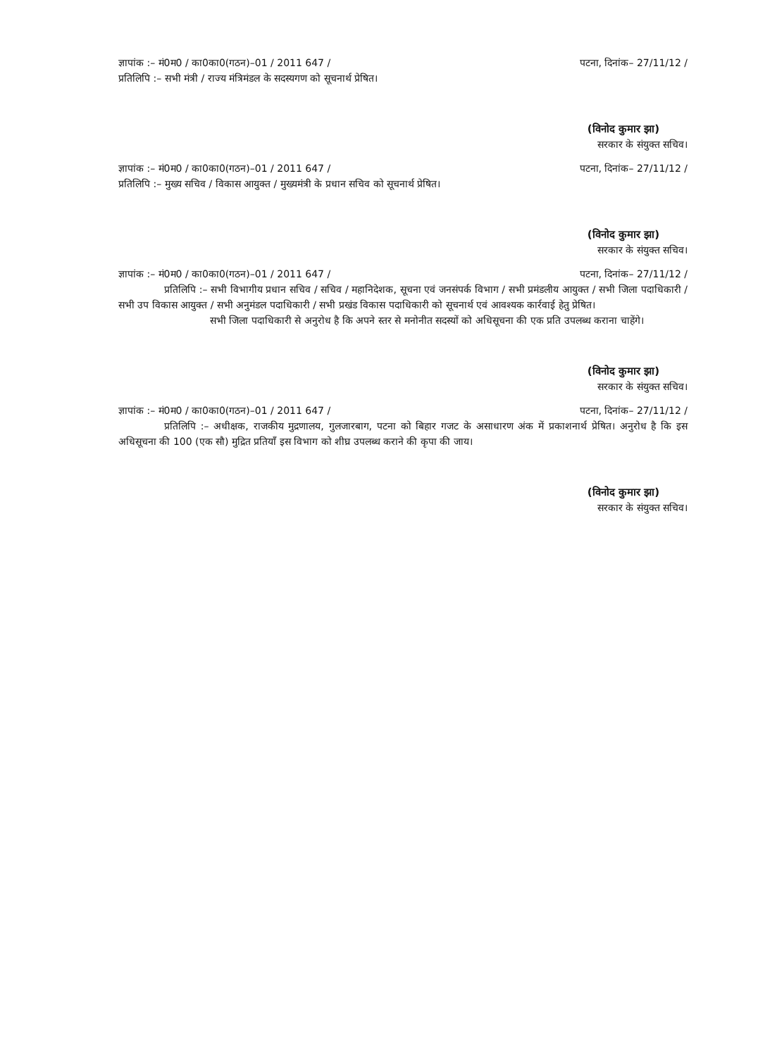ज्ञापांक :– मं0म0 / का0का0(गठन)–01 / 2011 647 / पटना, दिनांक– 27/11/12 /
प्रतिलिपि :– सभी मंत्री / राज्य मंत्रिमंडल के सदस्यगण को सूचनार्थ प्रेषित।
(विनोद कुमार झा)
सरकार के संयुक्त सचिव।
ज्ञापांक :– मं0म0 / का0का0(गठन)–01 / 2011 647 / पटना, दिनांक– 27/11/12 /
प्रतिलिपि :– मुख्य सचिव / विकास आयुक्त / मुख्यमंत्री के प्रधान सचिव को सूचनार्थ प्रेषित।
(विनोद कुमार झा)
सरकार के संयुक्त सचिव।
ज्ञापांक :– मं0म0 / का0का0(गठन)–01 / 2011 647 / पटना, दिनांक– 27/11/12 /
प्रतिलिपि :– सभी विभागीय प्रधान सचिव / सचिव / महानिदेशक, सूचना एवं जनसंपर्क विभाग / सभी प्रमंडलीय आयुक्त / सभी जिला पदाधिकारी / सभी उप विकास आयुक्त / सभी अनुमंडल पदाधिकारी / सभी प्रखंड विकास पदाधिकारी को सूचनार्थ एवं आवश्यक कार्रवाई हेतु प्रेषित।
सभी जिला पदाधिकारी से अनुरोध है कि अपने स्तर से मनोनीत सदस्यों को अधिसूचना की एक प्रति उपलब्ध कराना चाहेंगे।
(विनोद कुमार झा)
सरकार के संयुक्त सचिव।
ज्ञापांक :– मं0म0 / का0का0(गठन)–01 / 2011 647 / पटना, दिनांक– 27/11/12 /
प्रतिलिपि :– अधीक्षक, राजकीय मुद्रणालय, गुलजारबाग, पटना को बिहार गजट के असाधारण अंक में प्रकाशनार्थ प्रेषित। अनुरोध है कि इस अधिसूचना की 100 (एक सौ) मुद्रित प्रतियाँ इस विभाग को शीघ्र उपलब्ध कराने की कृपा की जाय।
(विनोद कुमार झा)
सरकार के संयुक्त सचिव।